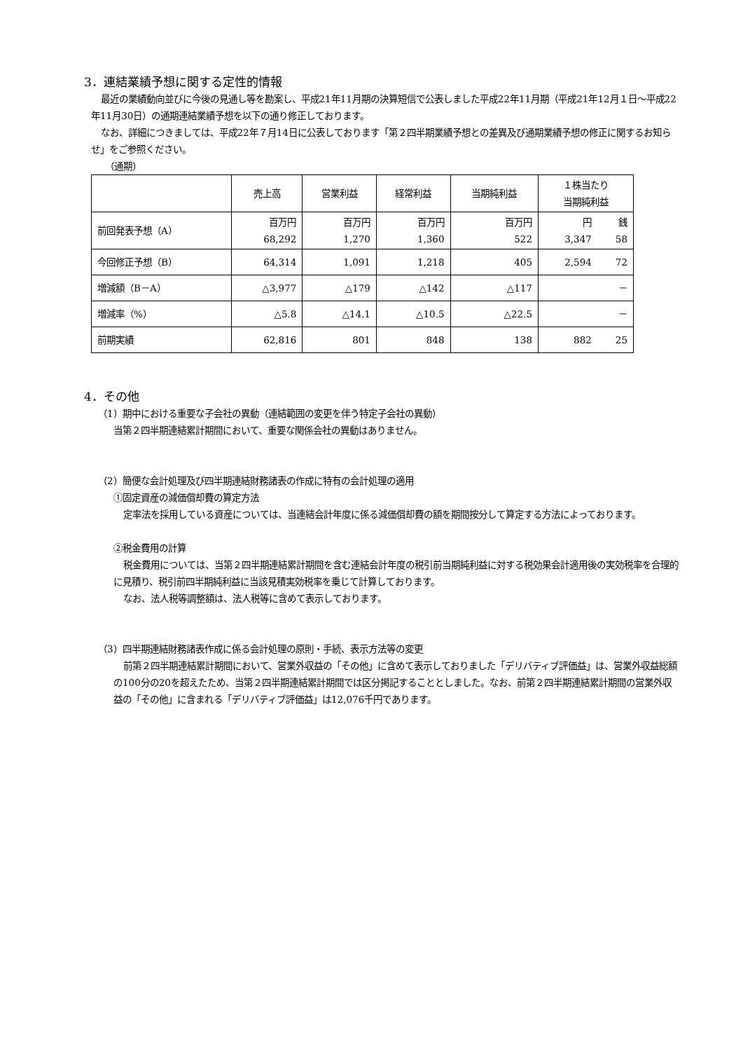3．連結業績予想に関する定性的情報
最近の業績動向並びに今後の見通し等を勘案し、平成21年11月期の決算短信で公表しました平成22年11月期（平成21年12月１日～平成22年11月30日）の通期連結業績予想を以下の通り修正しております。
なお、詳細につきましては、平成22年７月14日に公表しております「第２四半期業績予想との差異及び通期業績予想の修正に関するお知らせ」をご参照ください。
（通期）
| | 売上高 | 営業利益 | 経常利益 | 当期純利益 | １株当たり 当期純利益 | |
| 前回発表予想（A） | 百万円 68,292 | 百万円 1,270 | 百万円 1,360 | 百万円 522 | 円 3,347 | 銭 58 |
| 今回修正予想（B） | 64,314 | 1,091 | 1,218 | 405 | 2,594 | 72 |
| 増減額（B－A） | △3,977 | △179 | △142 | △117 | － | |
| 増減率（%） | △5.8 | △14.1 | △10.5 | △22.5 | － | |
| 前期実績 | 62,816 | 801 | 848 | 138 | 882 | 25 |
4．その他
（1）期中における重要な子会社の異動（連結範囲の変更を伴う特定子会社の異動）
当第２四半期連結累計期間において、重要な関係会社の異動はありません。
（2）簡便な会計処理及び四半期連結財務諸表の作成に特有の会計処理の適用
①固定資産の減価償却費の算定方法
定率法を採用している資産については、当連結会計年度に係る減価償却費の額を期間按分して算定する方法によっております。
②税金費用の計算
税金費用については、当第２四半期連結累計期間を含む連結会計年度の税引前当期純利益に対する税効果会計適用後の実効税率を合理的に見積り、税引前四半期純利益に当該見積実効税率を乗じて計算しております。
なお、法人税等調整額は、法人税等に含めて表示しております。
（3）四半期連結財務諸表作成に係る会計処理の原則・手続、表示方法等の変更
前第２四半期連結累計期間において、営業外収益の「その他」に含めて表示しておりました「デリバティブ評価益」は、営業外収益総額の100分の20を超えたため、当第２四半期連結累計期間では区分掲記することとしました。なお、前第２四半期連結累計期間の営業外収益の「その他」に含まれる「デリバティブ評価益」は12,076千円であります。